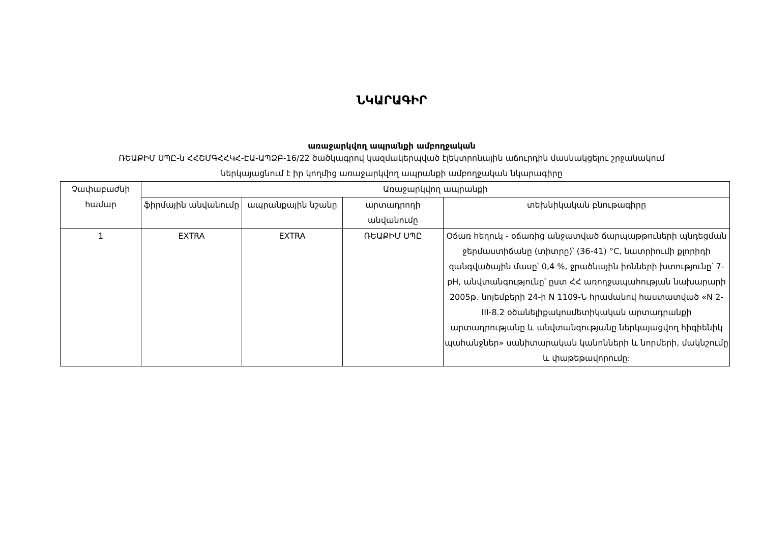ՆԿԱՐԱԳԻՐ
առաջարկվող ապրանքի ամբողջական
ՌԵԱՔԻՄ ՍՊԸ-ն ՀՀՇՄԳՀՀԿՀ-ԷԱ-ԱՊՁԲ-16/22 ծածկագրով կազմակերպված էլեկտրոնային աճուրդին մասնակցելու շրջանակում
ներկայացնում է իր կողմից առաջարկվող ապրանքի ամբողջական նկարագիրը
| Չափաբաժնի համար | Առաջարկվող ապրանքի | | | |
| --- | --- | --- | --- | --- |
| | ֆիրմային անվանումը | ապրանքային նշանը | արտադրողի անվանումը | տեխնիկական բնութագիրը |
| 1 | EXTRA | EXTRA | ՌԵԱՔԻՄ ՍՊԸ | Օճառ հեղուկ - օճառից անջատված ճարպաթթուների պնդեցման ջերմաստիճանը (տիտրը)՝ (36-41) °C, նատրիումի քլորիդի զանգվածային մասը՝ 0,4 %, ջրածնային իոնների խտությունը՝ 7-pH, անվտանգությունը՝ ըստ ՀՀ առողջապահության նախարարի 2005թ. նոյեմբերի 24-ի N 1109-Ն հրամանով հաստատված «N 2-III-8.2 օծանելիքակոսմետիկական արտադրանքի արտադրությանը և անվտանգությանը ներկայացվող հիգիենիկ պահանջներ» սանիտարական կանոնների և նորմերի, մակնշումը և փաթեթավորումը: |